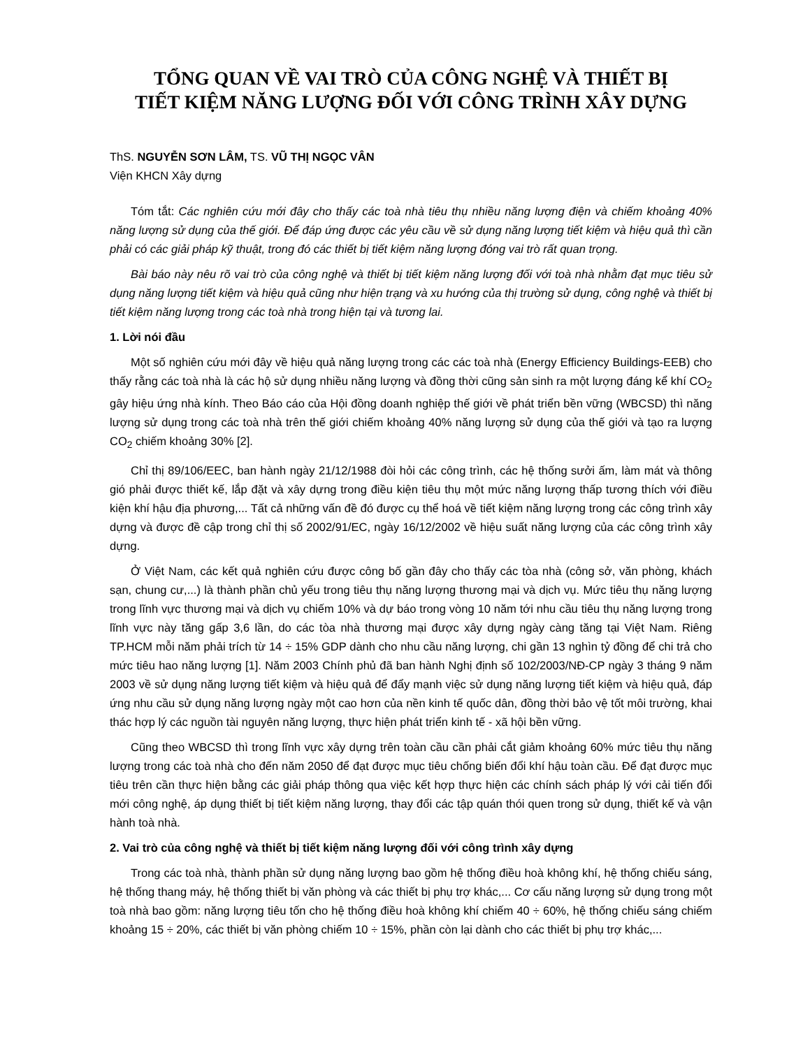TỔNG QUAN VỀ VAI TRÒ CỦA CÔNG NGHỆ VÀ THIẾT BỊ
TIẾT KIỆM NĂNG LƯỢNG ĐỐI VỚI CÔNG TRÌNH XÂY DỰNG
ThS. NGUYỄN SƠN LÂM, TS. VŨ THỊ NGỌC VÂN
Viện KHCN Xây dựng
Tóm tắt: Các nghiên cứu mới đây cho thấy các toà nhà tiêu thụ nhiều năng lượng điện và chiếm khoảng 40% năng lượng sử dụng của thế giới. Để đáp ứng được các yêu cầu về sử dụng năng lượng tiết kiệm và hiệu quả thì cần phải có các giải pháp kỹ thuật, trong đó các thiết bị tiết kiệm năng lượng đóng vai trò rất quan trọng.
Bài báo này nêu rõ vai trò của công nghệ và thiết bị tiết kiệm năng lượng đối với toà nhà nhằm đạt mục tiêu sử dụng năng lượng tiết kiệm và hiệu quả cũng như hiện trạng và xu hướng của thị trường sử dụng, công nghệ và thiết bị tiết kiệm năng lượng trong các toà nhà trong hiện tại và tương lai.
1. Lời nói đầu
Một số nghiên cứu mới đây về hiệu quả năng lượng trong các các toà nhà (Energy Efficiency Buildings-EEB) cho thấy rằng các toà nhà là các hộ sử dụng nhiều năng lượng và đồng thời cũng sản sinh ra một lượng đáng kể khí CO<sub>2</sub> gây hiệu ứng nhà kính. Theo Báo cáo của Hội đồng doanh nghiệp thế giới về phát triển bền vững (WBCSD) thì năng lượng sử dụng trong các toà nhà trên thế giới chiếm khoảng 40% năng lượng sử dụng của thế giới và tạo ra lượng CO<sub>2</sub> chiếm khoảng 30% [2].
Chỉ thị 89/106/EEC, ban hành ngày 21/12/1988 đòi hỏi các công trình, các hệ thống sưởi ấm, làm mát và thông gió phải được thiết kế, lắp đặt và xây dựng trong điều kiện tiêu thụ một mức năng lượng thấp tương thích với điều kiện khí hậu địa phương,... Tất cả những vấn đề đó được cụ thể hoá về tiết kiệm năng lượng trong các công trình xây dựng và được đề cập trong chỉ thị số 2002/91/EC, ngày 16/12/2002 về hiệu suất năng lượng của các công trình xây dựng.
Ở Việt Nam, các kết quả nghiên cứu được công bố gần đây cho thấy các tòa nhà (công sở, văn phòng, khách sạn, chung cư,...) là thành phần chủ yếu trong tiêu thụ năng lượng thương mại và dịch vụ. Mức tiêu thụ năng lượng trong lĩnh vực thương mại và dịch vụ chiếm 10% và dự báo trong vòng 10 năm tới nhu cầu tiêu thụ năng lượng trong lĩnh vực này tăng gấp 3,6 lần, do các tòa nhà thương mại được xây dựng ngày càng tăng tại Việt Nam. Riêng TP.HCM mỗi năm phải trích từ 14 ÷ 15% GDP dành cho nhu cầu năng lượng, chi gần 13 nghìn tỷ đồng để chi trả cho mức tiêu hao năng lượng [1]. Năm 2003 Chính phủ đã ban hành Nghị định số 102/2003/NĐ-CP ngày 3 tháng 9 năm 2003 về sử dụng năng lượng tiết kiệm và hiệu quả để đẩy mạnh việc sử dụng năng lượng tiết kiệm và hiệu quả, đáp ứng nhu cầu sử dụng năng lượng ngày một cao hơn của nền kinh tế quốc dân, đồng thời bảo vệ tốt môi trường, khai thác hợp lý các nguồn tài nguyên năng lượng, thực hiện phát triển kinh tế - xã hội bền vững.
Cũng theo WBCSD thì trong lĩnh vực xây dựng trên toàn cầu cần phải cắt giảm khoảng 60% mức tiêu thụ năng lượng trong các toà nhà cho đến năm 2050 để đạt được mục tiêu chống biến đổi khí hậu toàn cầu. Để đạt được mục tiêu trên cần thực hiện bằng các giải pháp thông qua việc kết hợp thực hiện các chính sách pháp lý với cải tiến đổi mới công nghệ, áp dụng thiết bị tiết kiệm năng lượng, thay đổi các tập quán thói quen trong sử dụng, thiết kế và vận hành toà nhà.
2. Vai trò của công nghệ và thiết bị tiết kiệm năng lượng đối với công trình xây dựng
Trong các toà nhà, thành phần sử dụng năng lượng bao gồm hệ thống điều hoà không khí, hệ thống chiếu sáng, hệ thống thang máy, hệ thống thiết bị văn phòng và các thiết bị phụ trợ khác,... Cơ cấu năng lượng sử dụng trong một toà nhà bao gồm: năng lượng tiêu tốn cho hệ thống điều hoà không khí chiếm 40 ÷ 60%, hệ thống chiếu sáng chiếm khoảng 15 ÷ 20%, các thiết bị văn phòng chiếm 10 ÷ 15%, phần còn lại dành cho các thiết bị phụ trợ khác,...